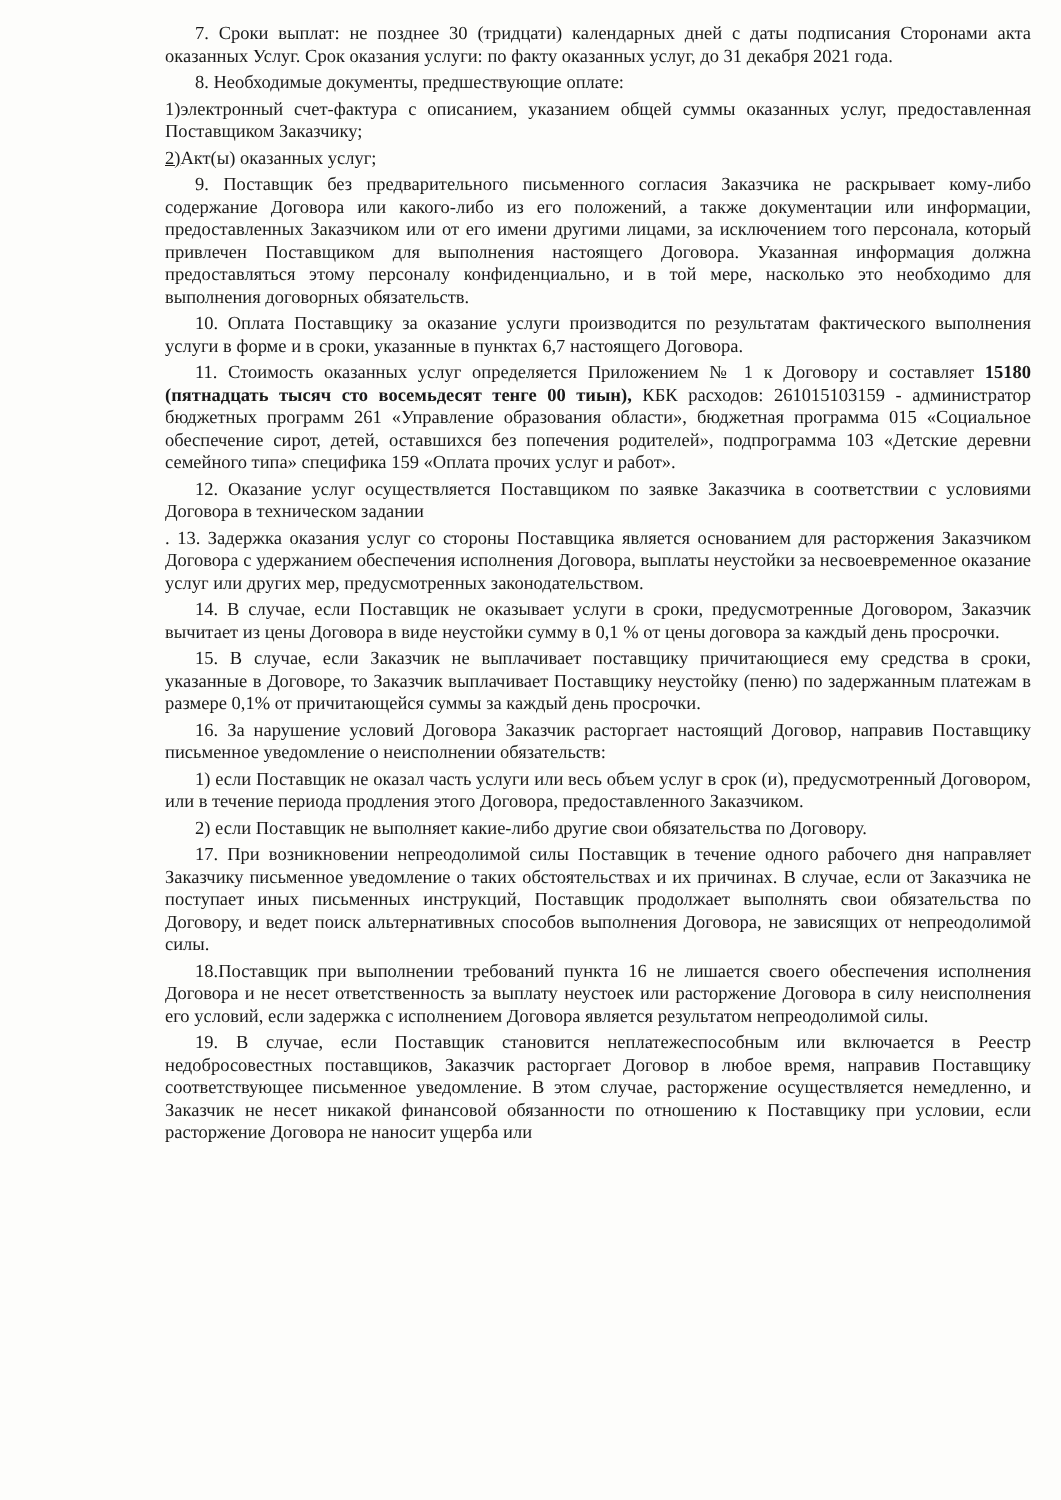7. Сроки выплат: не позднее 30 (тридцати) календарных дней с даты подписания Сторонами акта оказанных Услуг. Срок оказания услуги: по факту оказанных услуг, до 31 декабря 2021 года.
8. Необходимые документы, предшествующие оплате:
1)электронный счет-фактура с описанием, указанием общей суммы оказанных услуг, предоставленная Поставщиком Заказчику;
2) Акт(ы) оказанных услуг;
9. Поставщик без предварительного письменного согласия Заказчика не раскрывает кому-либо содержание Договора или какого-либо из его положений, а также документации или информации, предоставленных Заказчиком или от его имени другими лицами, за исключением того персонала, который привлечен Поставщиком для выполнения настоящего Договора. Указанная информация должна предоставляться этому персоналу конфиденциально, и в той мере, насколько это необходимо для выполнения договорных обязательств.
10. Оплата Поставщику за оказание услуги производится по результатам фактического выполнения услуги в форме и в сроки, указанные в пунктах 6,7 настоящего Договора.
11. Стоимость оказанных услуг определяется Приложением № 1 к Договору и составляет 15180 (пятнадцать тысяч сто восемьдесят тенге 00 тиын), КБК расходов: 261015103159 - администратор бюджетных программ 261 «Управление образования области», бюджетная программа 015 «Социальное обеспечение сирот, детей, оставшихся без попечения родителей», подпрограмма 103 «Детские деревни семейного типа» специфика 159 «Оплата прочих услуг и работ».
12. Оказание услуг осуществляется Поставщиком по заявке Заказчика в соответствии с условиями Договора в техническом задании
. 13. Задержка оказания услуг со стороны Поставщика является основанием для расторжения Заказчиком Договора с удержанием обеспечения исполнения Договора, выплаты неустойки за несвоевременное оказание услуг или других мер, предусмотренных законодательством.
14. В случае, если Поставщик не оказывает услуги в сроки, предусмотренные Договором, Заказчик вычитает из цены Договора в виде неустойки сумму в 0,1 % от цены договора за каждый день просрочки.
15. В случае, если Заказчик не выплачивает поставщику причитающиеся ему средства в сроки, указанные в Договоре, то Заказчик выплачивает Поставщику неустойку (пеню) по задержанным платежам в размере 0,1% от причитающейся суммы за каждый день просрочки.
16. За нарушение условий Договора Заказчик расторгает настоящий Договор, направив Поставщику письменное уведомление о неисполнении обязательств:
1) если Поставщик не оказал часть услуги или весь объем услуг в срок (и), предусмотренный Договором, или в течение периода продления этого Договора, предоставленного Заказчиком.
2) если Поставщик не выполняет какие-либо другие свои обязательства по Договору.
17. При возникновении непреодолимой силы Поставщик в течение одного рабочего дня направляет Заказчику письменное уведомление о таких обстоятельствах и их причинах. В случае, если от Заказчика не поступает иных письменных инструкций, Поставщик продолжает выполнять свои обязательства по Договору, и ведет поиск альтернативных способов выполнения Договора, не зависящих от непреодолимой силы.
18.Поставщик при выполнении требований пункта 16 не лишается своего обеспечения исполнения Договора и не несет ответственность за выплату неустоек или расторжение Договора в силу неисполнения его условий, если задержка с исполнением Договора является результатом непреодолимой силы.
19. В случае, если Поставщик становится неплатежеспособным или включается в Реестр недобросовестных поставщиков, Заказчик расторгает Договор в любое время, направив Поставщику соответствующее письменное уведомление. В этом случае, расторжение осуществляется немедленно, и Заказчик не несет никакой финансовой обязанности по отношению к Поставщику при условии, если расторжение Договора не наносит ущерба или